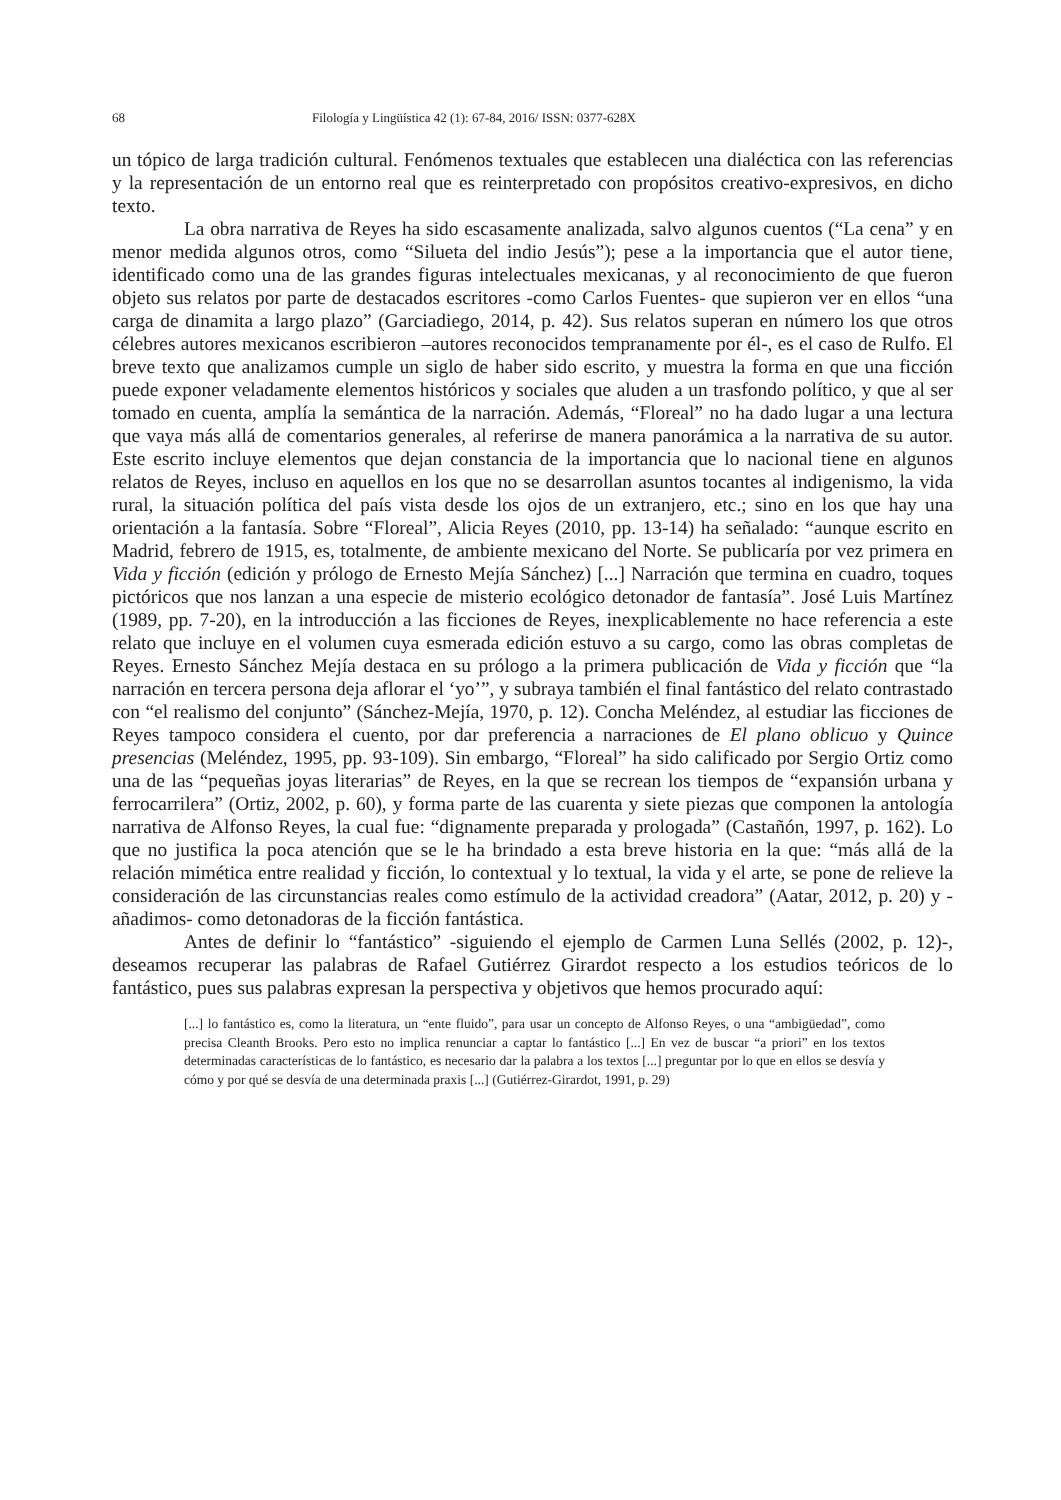68 Filología y Lingüística 42 (1): 67-84, 2016/ ISSN: 0377-628X
un tópico de larga tradición cultural. Fenómenos textuales que establecen una dialéctica con las referencias y la representación de un entorno real que es reinterpretado con propósitos creativo-expresivos, en dicho texto.
La obra narrativa de Reyes ha sido escasamente analizada, salvo algunos cuentos (“La cena” y en menor medida algunos otros, como “Silueta del indio Jesús”); pese a la importancia que el autor tiene, identificado como una de las grandes figuras intelectuales mexicanas, y al reconocimiento de que fueron objeto sus relatos por parte de destacados escritores -como Carlos Fuentes- que supieron ver en ellos “una carga de dinamita a largo plazo” (Garciadiego, 2014, p. 42). Sus relatos superan en número los que otros célebres autores mexicanos escribieron –autores reconocidos tempranamente por él-, es el caso de Rulfo. El breve texto que analizamos cumple un siglo de haber sido escrito, y muestra la forma en que una ficción puede exponer veladamente elementos históricos y sociales que aluden a un trasfondo político, y que al ser tomado en cuenta, amplía la semántica de la narración. Además, “Floreal” no ha dado lugar a una lectura que vaya más allá de comentarios generales, al referirse de manera panorámica a la narrativa de su autor. Este escrito incluye elementos que dejan constancia de la importancia que lo nacional tiene en algunos relatos de Reyes, incluso en aquellos en los que no se desarrollan asuntos tocantes al indigenismo, la vida rural, la situación política del país vista desde los ojos de un extranjero, etc.; sino en los que hay una orientación a la fantasía. Sobre “Floreal”, Alicia Reyes (2010, pp. 13-14) ha señalado: “aunque escrito en Madrid, febrero de 1915, es, totalmente, de ambiente mexicano del Norte. Se publicaría por vez primera en Vida y ficción (edición y prólogo de Ernesto Mejía Sánchez) [...] Narración que termina en cuadro, toques pictóricos que nos lanzan a una especie de misterio ecológico detonador de fantasía”. José Luis Martínez (1989, pp. 7-20), en la introducción a las ficciones de Reyes, inexplicablemente no hace referencia a este relato que incluye en el volumen cuya esmerada edición estuvo a su cargo, como las obras completas de Reyes. Ernesto Sánchez Mejía destaca en su prólogo a la primera publicación de Vida y ficción que “la narración en tercera persona deja aflorar el ‘yo’”, y subraya también el final fantástico del relato contrastado con “el realismo del conjunto” (Sánchez-Mejía, 1970, p. 12). Concha Meléndez, al estudiar las ficciones de Reyes tampoco considera el cuento, por dar preferencia a narraciones de El plano oblicuo y Quince presencias (Meléndez, 1995, pp. 93-109). Sin embargo, “Floreal” ha sido calificado por Sergio Ortiz como una de las “pequeñas joyas literarias” de Reyes, en la que se recrean los tiempos de “expansión urbana y ferrocarrilera” (Ortiz, 2002, p. 60), y forma parte de las cuarenta y siete piezas que componen la antología narrativa de Alfonso Reyes, la cual fue: “dignamente preparada y prologada” (Castañón, 1997, p. 162). Lo que no justifica la poca atención que se le ha brindado a esta breve historia en la que: “más allá de la relación mimética entre realidad y ficción, lo contextual y lo textual, la vida y el arte, se pone de relieve la consideración de las circunstancias reales como estímulo de la actividad creadora” (Aatar, 2012, p. 20) y -añadimos- como detonadoras de la ficción fantástica.
Antes de definir lo “fantástico” -siguiendo el ejemplo de Carmen Luna Sellés (2002, p. 12)-, deseamos recuperar las palabras de Rafael Gutiérrez Girardot respecto a los estudios teóricos de lo fantástico, pues sus palabras expresan la perspectiva y objetivos que hemos procurado aquí:
[...] lo fantástico es, como la literatura, un “ente fluido”, para usar un concepto de Alfonso Reyes, o una “ambigüedad”, como precisa Cleanth Brooks. Pero esto no implica renunciar a captar lo fantástico [...] En vez de buscar “a priori” en los textos determinadas características de lo fantástico, es necesario dar la palabra a los textos [...] preguntar por lo que en ellos se desvía y cómo y por qué se desvía de una determinada praxis [...] (Gutiérrez-Girardot, 1991, p. 29)